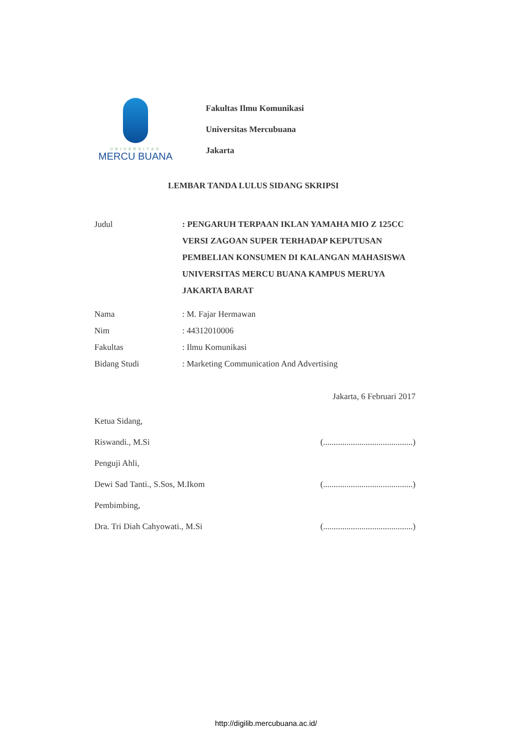UNIVERSITAS
MERCU BUANA
Fakultas Ilmu Komunikasi
Universitas Mercubuana
Jakarta
LEMBAR TANDA LULUS SIDANG SKRIPSI
Judul : PENGARUH TERPAAN IKLAN YAMAHA MIO Z 125CC VERSI ZAGOAN SUPER TERHADAP KEPUTUSAN PEMBELIAN KONSUMEN DI KALANGAN MAHASISWA UNIVERSITAS MERCU BUANA KAMPUS MERUYA JAKARTA BARAT
Nama : M. Fajar Hermawan
Nim : 44312010006
Fakultas : Ilmu Komunikasi
Bidang Studi : Marketing Communication And Advertising
Jakarta, 6 Februari 2017
Ketua Sidang,
Riswandi., M.Si (..........................................)
Penguji Ahli,
Dewi Sad Tanti., S.Sos, M.Ikom (..........................................)
Pembimbing,
Dra. Tri Diah Cahyowati., M.Si (..........................................)
http://digilib.mercubuana.ac.id/